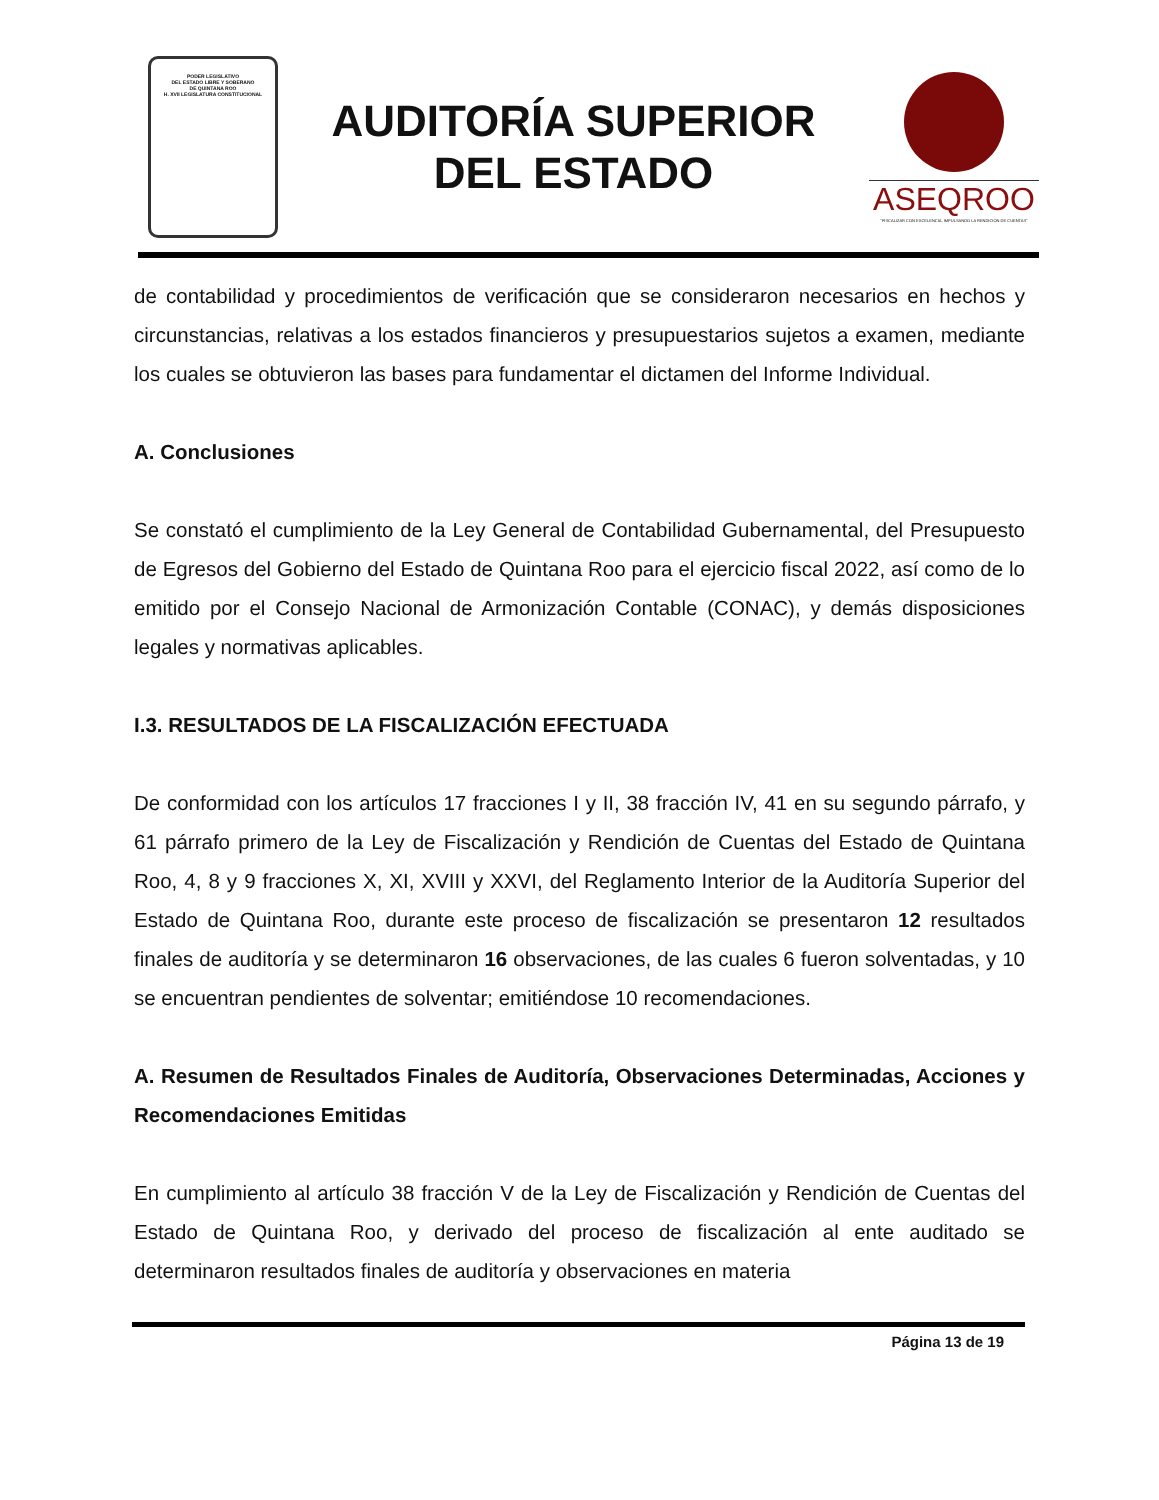PODER LEGISLATIVO
DEL ESTADO LIBRE Y SOBERANO
DE QUINTANA ROO
H. XVII LEGISLATURA CONSTITUCIONAL
AUDITORÍA SUPERIOR
DEL ESTADO
ASEQROO
"FISCALIZAR CON EXCELENCIA, IMPULSANDO LA RENDICIÓN DE CUENTAS"
de contabilidad y procedimientos de verificación que se consideraron necesarios en hechos y circunstancias, relativas a los estados financieros y presupuestarios sujetos a examen, mediante los cuales se obtuvieron las bases para fundamentar el dictamen del Informe Individual.
A. Conclusiones
Se constató el cumplimiento de la Ley General de Contabilidad Gubernamental, del Presupuesto de Egresos del Gobierno del Estado de Quintana Roo para el ejercicio fiscal 2022, así como de lo emitido por el Consejo Nacional de Armonización Contable (CONAC), y demás disposiciones legales y normativas aplicables.
I.3. RESULTADOS DE LA FISCALIZACIÓN EFECTUADA
De conformidad con los artículos 17 fracciones I y II, 38 fracción IV, 41 en su segundo párrafo, y 61 párrafo primero de la Ley de Fiscalización y Rendición de Cuentas del Estado de Quintana Roo, 4, 8 y 9 fracciones X, XI, XVIII y XXVI, del Reglamento Interior de la Auditoría Superior del Estado de Quintana Roo, durante este proceso de fiscalización se presentaron 12 resultados finales de auditoría y se determinaron 16 observaciones, de las cuales 6 fueron solventadas, y 10 se encuentran pendientes de solventar; emitiéndose 10 recomendaciones.
A. Resumen de Resultados Finales de Auditoría, Observaciones Determinadas, Acciones y Recomendaciones Emitidas
En cumplimiento al artículo 38 fracción V de la Ley de Fiscalización y Rendición de Cuentas del Estado de Quintana Roo, y derivado del proceso de fiscalización al ente auditado se determinaron resultados finales de auditoría y observaciones en materia
Página 13 de 19